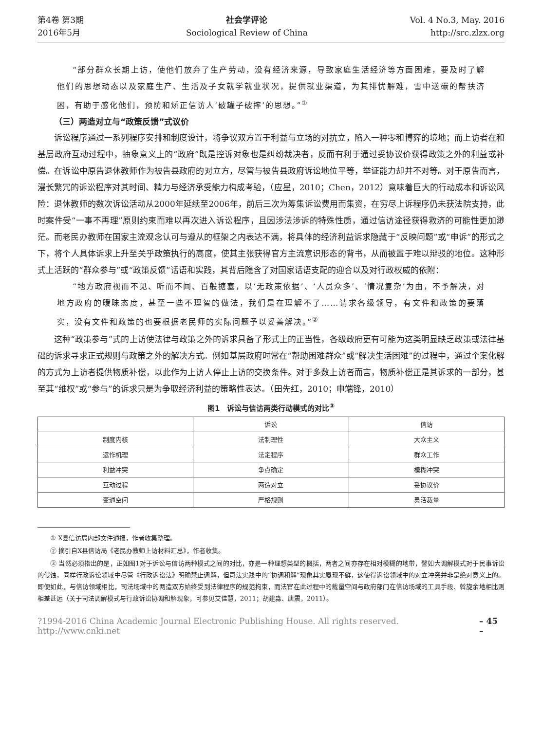第4卷 第3期
2016年5月
社会学评论
Sociological Review of China
Vol. 4 No.3, May. 2016
http://src.zlzx.org
“部分群众长期上访，使他们放弃了生产劳动，没有经济来源，导致家庭生活经济等方面困难，要及时了解他们的思想动态以及家庭生产、生活及子女就学就业状况，提供就业渠道，为其排忧解难，雪中送碳的帮扶济困，有助于感化他们，预防和矫正信访人‘破罐子破摔’的思想。”<sup>①</sup>
（三）两造对立与“政策反馈”式议价
诉讼程序通过一系列程序安排和制度设计，将争议双方置于利益与立场的对抗立，陷入一种零和博弈的境地；而上访者在和基层政府互动过程中，抽象意义上的“政府”既是控诉对象也是纠纷裁决者，反而有利于通过妥协议价获得政策之外的利益或补偿。在诉讼中原告退休教师作为被告县政府的对立方，尽管与被告县政府诉讼地位平等，举证能力却并不对等。对于原告而言，漫长繁冗的诉讼程序对其时间、精力与经济承受能力构成考验，（应星，2010；Chen，2012）意味着巨大的行动成本和诉讼风险：退休教师的数次诉讼活动从2000年延续至2006年，前后三次为筹集诉讼费用而集资，在穷尽上诉程序仍未获法院支持，此时案件受“一事不再理”原则约束而难以再次进入诉讼程序，且因涉法涉诉的特殊性质，通过信访途径获得救济的可能性更加渺茫。而老民办教师在国家主流观念认可与遵从的框架之内表达不满，将具体的经济利益诉求隐藏于“反映问题”或“申诉”的形式之下，将个人具体诉求上升至关乎政策执行的高度，使其主张获得官方主流意识形态的背书，从而被置于难以辩驳的地位。这种形式上活跃的“群众参与”或“政策反馈”话语和实践，其背后隐含了对国家话语支配的迎合以及对行政权威的依附：
“地方政府视而不见、听而不闻、百般搪塞，以‘无政策依据’、‘人员众多’、‘情况复杂’为由，不予解决，对地方政府的暧昧态度，甚至一些不理智的做法，我们是在理解不了……请求各级领导，有文件和政策的要落实，没有文件和政策的也要根据老民师的实际问题予以妥善解决。”<sup>②</sup>
这种“政策参与”式的上访使法律与政策之外的诉求具备了形式上的正当性，各级政府更有可能为这类明显缺乏政策或法律基础的诉求寻求正式规则与政策之外的解决方式。例如基层政府时常在“帮助困难群众”或“解决生活困难”的过程中，通过个案化解的方式为上访者提供物质补偿，以此作为上访人停止上访的交换条件。对于多数上访者而言，物质补偿正是其诉求的一部分，甚至其“维权”或“参与”的诉求只是为争取经济利益的策略性表达。（田先红，2010；申端锋，2010）
图1　诉讼与信访两类行动模式的对比<sup>③</sup>
| | 诉讼 | 信访 |
| --- | --- | --- |
| 制度内核 | 法制理性 | 大众主义 |
| 运作机理 | 法定程序 | 群众工作 |
| 利益冲突 | 争点确定 | 模糊冲突 |
| 互动过程 | 两造对立 | 妥协议价 |
| 变通空间 | 严格规则 | 灵活裁量 |
① X县信访局内部文件通报，作者收集整理。
② 摘引自X县信访局《老民办教师上访材料汇总》，作者收集。
③ 当然必须指出的是，正如图1对于诉讼与信访两种模式之间的对比，亦是一种理想类型的概括，两者之间亦存在相对模糊的地带，譬如大调解模式对于民事诉讼的侵蚀，同样行政诉讼领域中尽管《行政诉讼法》明确禁止调解，但司法实践中的“协调和解”现象其实屡现不鲜，这使得诉讼领域中的对立冲突并非是绝对意义上的。即便如此，与信访领域相比，司法场域中的两造双方始终受到法律程序的规范拘束，而法官在此过程中的裁量空间与政府部门在信访场域的工具手段、斡旋余地相比则相差甚远（关于司法调解模式与行政诉讼协调和解现象，可参见艾佳慧，2011；胡建淼、唐震，2011）。
?1994-2016 China Academic Journal Electronic Publishing House. All rights reserved. http://www.cnki.net – 45 –